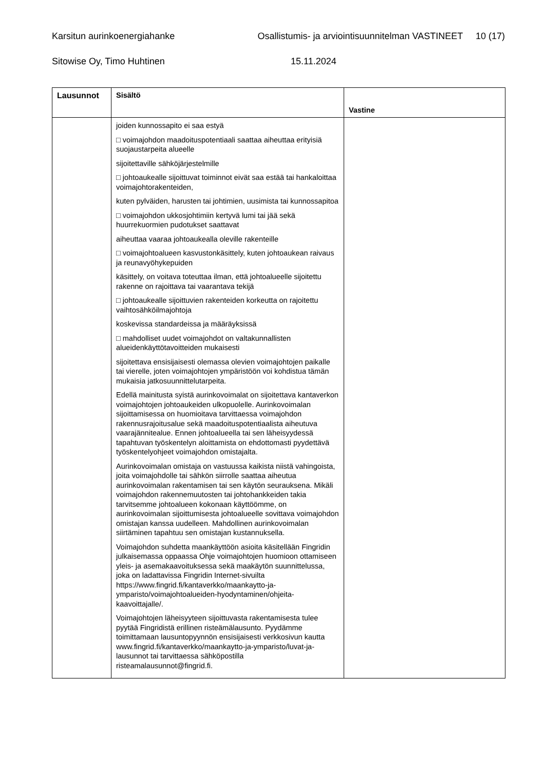Karsitun aurinkoenergiahanke Osallistumis- ja arviointisuunnitelman VASTINEET 10 (17)
Sitowise Oy, Timo Huhtinen 15.11.2024
| Lausunnot | Sisältö | Vastine |
| --- | --- | --- |
| | joiden kunnossapito ei saa estyä □ voimajohdon maadoituspotentiaali saattaa aiheuttaa erityisiä suojaustarpeita alueelle sijoitettaville sähköjärjestelmille □ johtoaukealle sijoittuvat toiminnot eivät saa estää tai hankaloittaa voimajohtorakenteiden, kuten pylväiden, harusten tai johtimien, uusimista tai kunnossapitoa □ voimajohdon ukkosjohtimiin kertyvä lumi tai jää sekä huurrekuormien pudotukset saattavat aiheuttaa vaaraa johtoaukealla oleville rakenteille □ voimajohtoalueen kasvustonkäsittely, kuten johtoaukean raivaus ja reunavyöhykepuiden käsittely, on voitava toteuttaa ilman, että johtoalueelle sijoitettu rakenne on rajoittava tai vaarantava tekijä □ johtoaukealle sijoittuvien rakenteiden korkeutta on rajoitettu vaihtosähköilmajohtoja koskevissa standardeissa ja määräyksissä □ mahdolliset uudet voimajohdot on valtakunnallisten alueidenkäyttötavoitteiden mukaisesti sijoitettava ensisijaisesti olemassa olevien voimajohtojen paikalle tai vierelle, joten voimajohtojen ympäristöön voi kohdistua tämän mukaisia jatkosuunnittelutarpeita. Edellä mainitusta syistä aurinkovoimalat on sijoitettava kantaverkon voimajohtojen johtoaukeiden ulkopuolelle. Aurinkovoimalan sijoittamisessa on huomioitava tarvittaessa voimajohdon rakennusrajoitusalue sekä maadoituspotentiaalista aiheutuva vaarajännitealue. Ennen johtoalueella tai sen läheisyydessä tapahtuvan työskentelyn aloittamista on ehdottomasti pyydettävä työskentelyohjeet voimajohdon omistajalta. Aurinkovoimalan omistaja on vastuussa kaikista niistä vahingoista, joita voimajohdolle tai sähkön siirrolle saattaa aiheutua aurinkovoimalan rakentamisen tai sen käytön seurauksena. Mikäli voimajohdon rakennemuutosten tai johtohankkeiden takia tarvitsemme johtoalueen kokonaan käyttöömme, on aurinkovoimalan sijoittumisesta johtoalueelle sovittava voimajohdon omistajan kanssa uudelleen. Mahdollinen aurinkovoimalan siirtäminen tapahtuu sen omistajan kustannuksella. Voimajohdon suhdetta maankäyttöön asioita käsitellään Fingridin julkaisemassa oppaassa Ohje voimajohtojen huomioon ottamiseen yleis- ja asemakaavoituksessa sekä maakäytön suunnittelussa, joka on ladattavissa Fingridin Internet-sivuilta https://www.fingrid.fi/kantaverkko/maankaytto-ja-ymparisto/voimajohtoalueiden-hyodyntaminen/ohjeita-kaavoittajalle/. Voimajohtojen läheisyyteen sijoittuvasta rakentamisesta tulee pyytää Fingridistä erillinen risteämälausunto. Pyydämme toimittamaan lausuntopyynnön ensisijaisesti verkkosivun kautta www.fingrid.fi/kantaverkko/maankaytto-ja-ymparisto/luvat-ja-lausunnot tai tarvittaessa sähköpostilla risteamalausunnot@fingrid.fi . | |